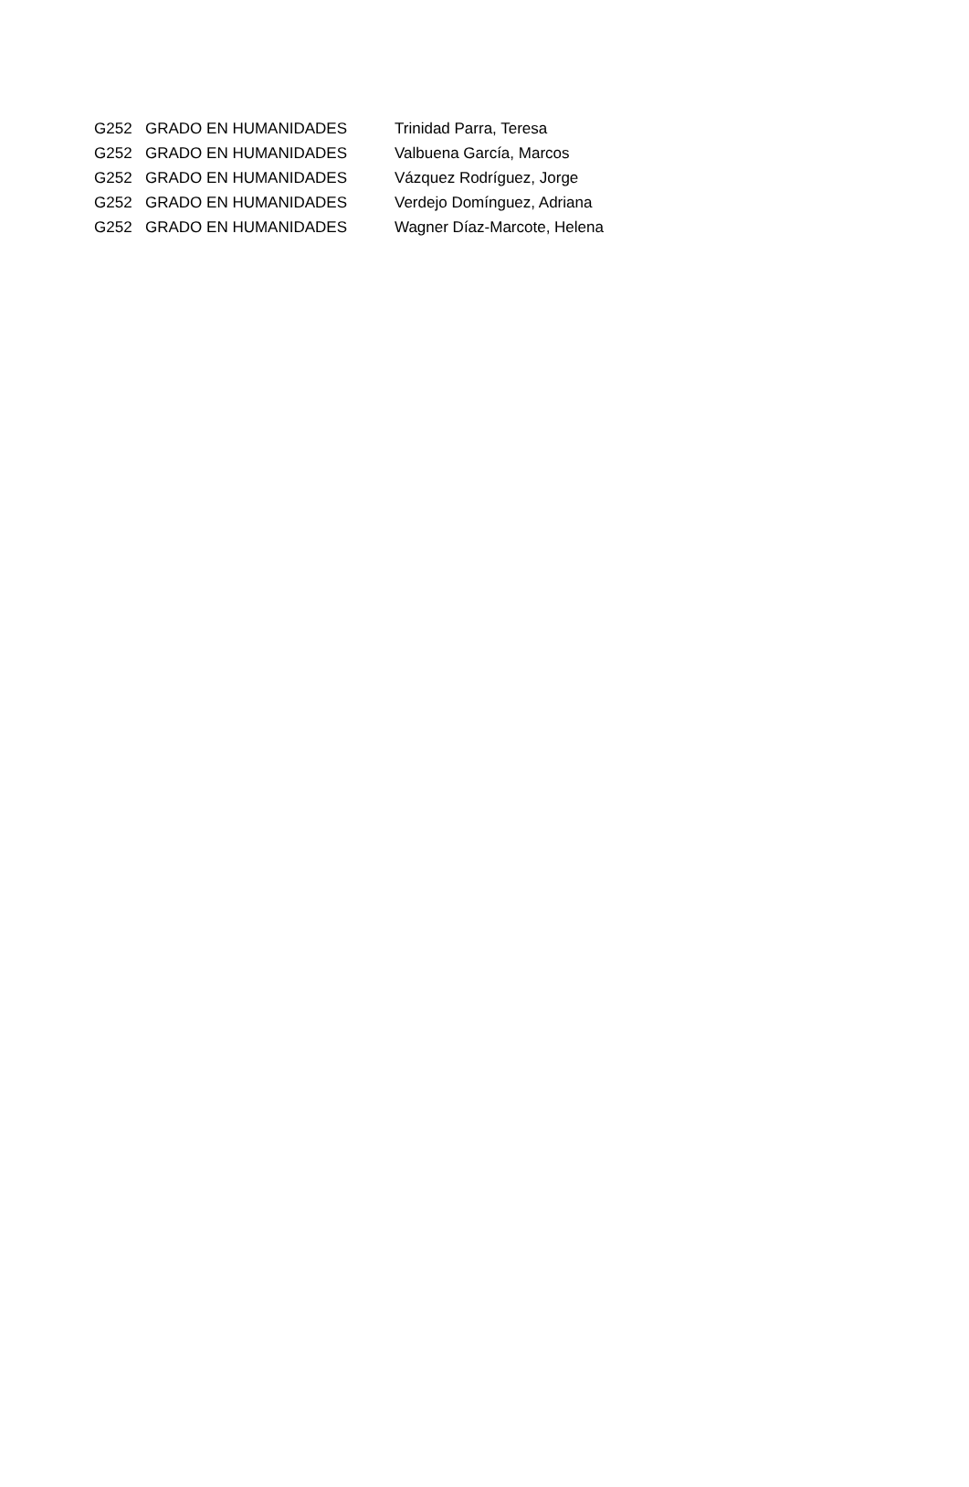| G252 | GRADO EN HUMANIDADES | Trinidad Parra, Teresa |
| G252 | GRADO EN HUMANIDADES | Valbuena García, Marcos |
| G252 | GRADO EN HUMANIDADES | Vázquez Rodríguez, Jorge |
| G252 | GRADO EN HUMANIDADES | Verdejo Domínguez, Adriana |
| G252 | GRADO EN HUMANIDADES | Wagner Díaz-Marcote, Helena |